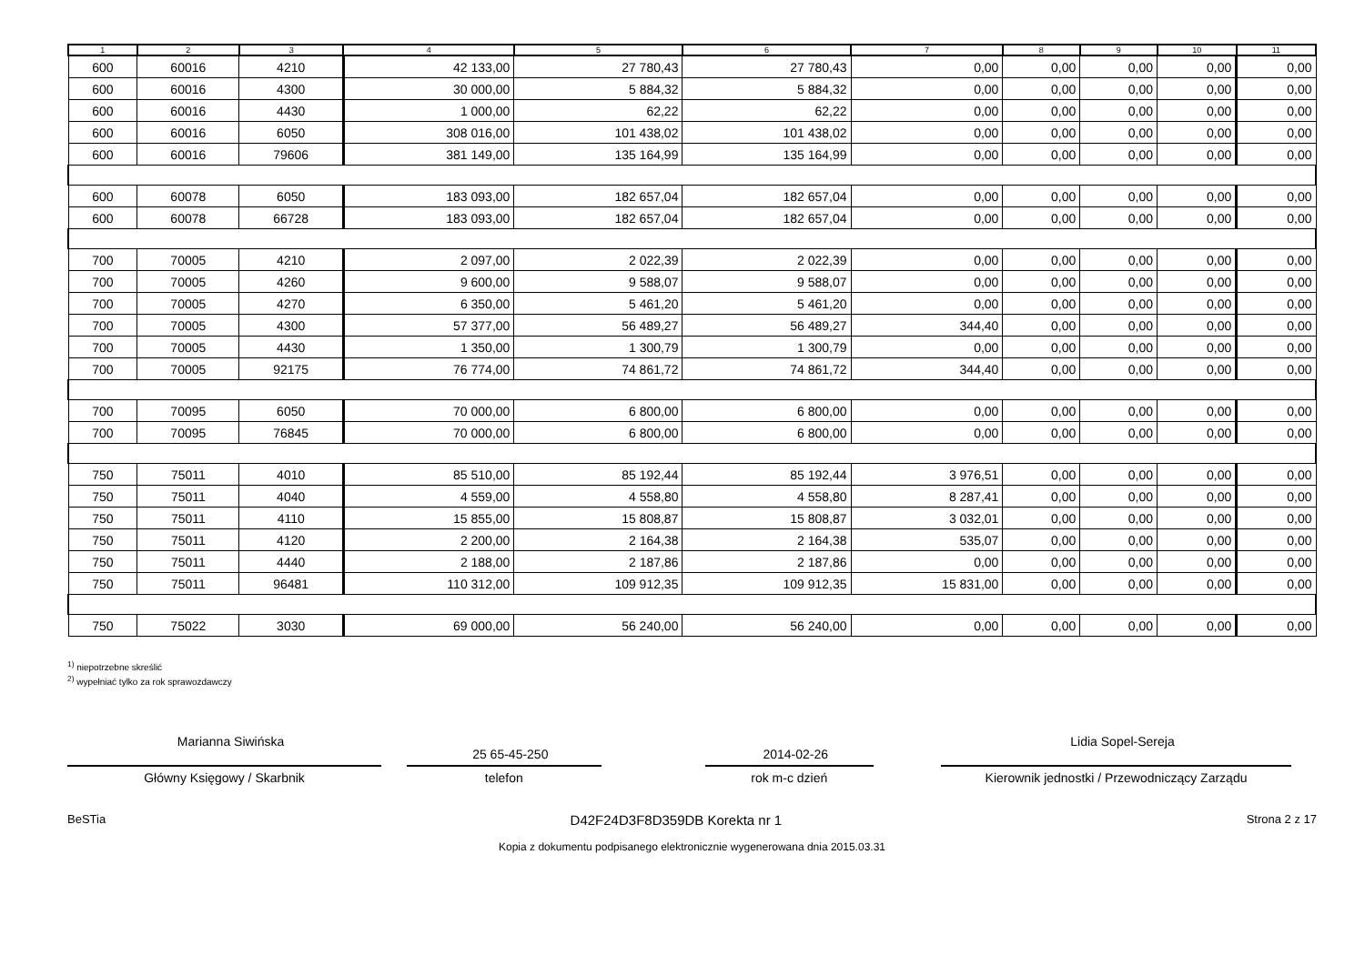| 1 | 2 | 3 | 4 | 5 | 6 | 7 | 8 | 9 | 10 | 11 |
| --- | --- | --- | --- | --- | --- | --- | --- | --- | --- | --- |
| 600 | 60016 | 4210 | 42 133,00 | 27 780,43 | 27 780,43 | 0,00 | 0,00 | 0,00 | 0,00 | 0,00 |
| 600 | 60016 | 4300 | 30 000,00 | 5 884,32 | 5 884,32 | 0,00 | 0,00 | 0,00 | 0,00 | 0,00 |
| 600 | 60016 | 4430 | 1 000,00 | 62,22 | 62,22 | 0,00 | 0,00 | 0,00 | 0,00 | 0,00 |
| 600 | 60016 | 6050 | 308 016,00 | 101 438,02 | 101 438,02 | 0,00 | 0,00 | 0,00 | 0,00 | 0,00 |
| 600 | 60016 | 79606 | 381 149,00 | 135 164,99 | 135 164,99 | 0,00 | 0,00 | 0,00 | 0,00 | 0,00 |
| 600 | 60078 | 6050 | 183 093,00 | 182 657,04 | 182 657,04 | 0,00 | 0,00 | 0,00 | 0,00 | 0,00 |
| 600 | 60078 | 66728 | 183 093,00 | 182 657,04 | 182 657,04 | 0,00 | 0,00 | 0,00 | 0,00 | 0,00 |
| 700 | 70005 | 4210 | 2 097,00 | 2 022,39 | 2 022,39 | 0,00 | 0,00 | 0,00 | 0,00 | 0,00 |
| 700 | 70005 | 4260 | 9 600,00 | 9 588,07 | 9 588,07 | 0,00 | 0,00 | 0,00 | 0,00 | 0,00 |
| 700 | 70005 | 4270 | 6 350,00 | 5 461,20 | 5 461,20 | 0,00 | 0,00 | 0,00 | 0,00 | 0,00 |
| 700 | 70005 | 4300 | 57 377,00 | 56 489,27 | 56 489,27 | 344,40 | 0,00 | 0,00 | 0,00 | 0,00 |
| 700 | 70005 | 4430 | 1 350,00 | 1 300,79 | 1 300,79 | 0,00 | 0,00 | 0,00 | 0,00 | 0,00 |
| 700 | 70005 | 92175 | 76 774,00 | 74 861,72 | 74 861,72 | 344,40 | 0,00 | 0,00 | 0,00 | 0,00 |
| 700 | 70095 | 6050 | 70 000,00 | 6 800,00 | 6 800,00 | 0,00 | 0,00 | 0,00 | 0,00 | 0,00 |
| 700 | 70095 | 76845 | 70 000,00 | 6 800,00 | 6 800,00 | 0,00 | 0,00 | 0,00 | 0,00 | 0,00 |
| 750 | 75011 | 4010 | 85 510,00 | 85 192,44 | 85 192,44 | 3 976,51 | 0,00 | 0,00 | 0,00 | 0,00 |
| 750 | 75011 | 4040 | 4 559,00 | 4 558,80 | 4 558,80 | 8 287,41 | 0,00 | 0,00 | 0,00 | 0,00 |
| 750 | 75011 | 4110 | 15 855,00 | 15 808,87 | 15 808,87 | 3 032,01 | 0,00 | 0,00 | 0,00 | 0,00 |
| 750 | 75011 | 4120 | 2 200,00 | 2 164,38 | 2 164,38 | 535,07 | 0,00 | 0,00 | 0,00 | 0,00 |
| 750 | 75011 | 4440 | 2 188,00 | 2 187,86 | 2 187,86 | 0,00 | 0,00 | 0,00 | 0,00 | 0,00 |
| 750 | 75011 | 96481 | 110 312,00 | 109 912,35 | 109 912,35 | 15 831,00 | 0,00 | 0,00 | 0,00 | 0,00 |
| 750 | 75022 | 3030 | 69 000,00 | 56 240,00 | 56 240,00 | 0,00 | 0,00 | 0,00 | 0,00 | 0,00 |
<sup>1)</sup> niepotrzebne skreślić
<sup>2)</sup> wypełniać tylko za rok sprawozdawczy
Marianna Siwińska
Główny Księgowy / Skarbnik
25 65-45-250
telefon
2014-02-26
rok m-c dzień
Lidia Sopel-Sereja
Kierownik jednostki / Przewodniczący Zarządu
BeSTia D42F24D3F8D359DB Korekta nr 1 Strona 2 z 17
Kopia z dokumentu podpisanego elektronicznie wygenerowana dnia 2015.03.31